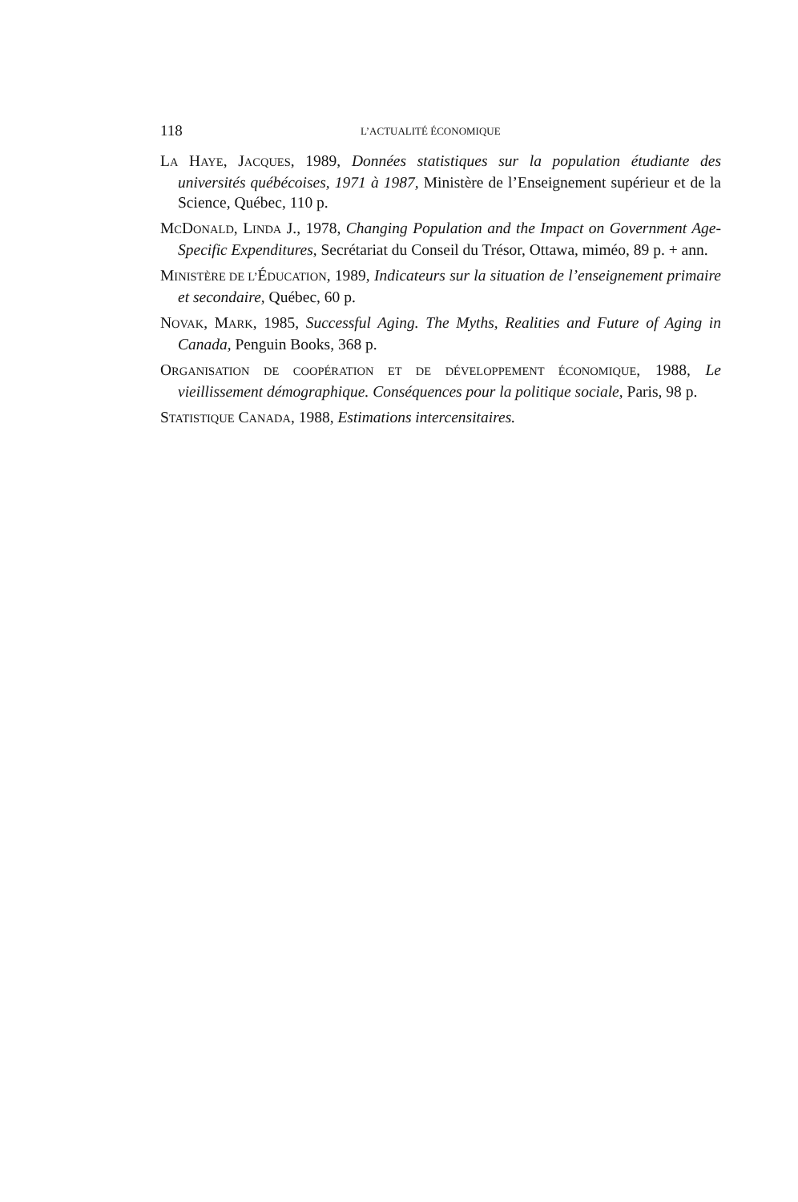118 L’ACTUALITÉ ÉCONOMIQUE
LA HAYE, JACQUES, 1989, Données statistiques sur la population étudiante des universités québécoises, 1971 à 1987, Ministère de l’Enseignement supérieur et de la Science, Québec, 110 p.
MCDONALD, LINDA J., 1978, Changing Population and the Impact on Government Age-Specific Expenditures, Secrétariat du Conseil du Trésor, Ottawa, miméo, 89 p. + ann.
MINISTÈRE DE L’ÉDUCATION, 1989, Indicateurs sur la situation de l’enseignement primaire et secondaire, Québec, 60 p.
NOVAK, MARK, 1985, Successful Aging. The Myths, Realities and Future of Aging in Canada, Penguin Books, 368 p.
ORGANISATION DE COOPÉRATION ET DE DÉVELOPPEMENT ÉCONOMIQUE, 1988, Le vieillissement démographique. Conséquences pour la politique sociale, Paris, 98 p.
STATISTIQUE CANADA, 1988, Estimations intercensitaires.